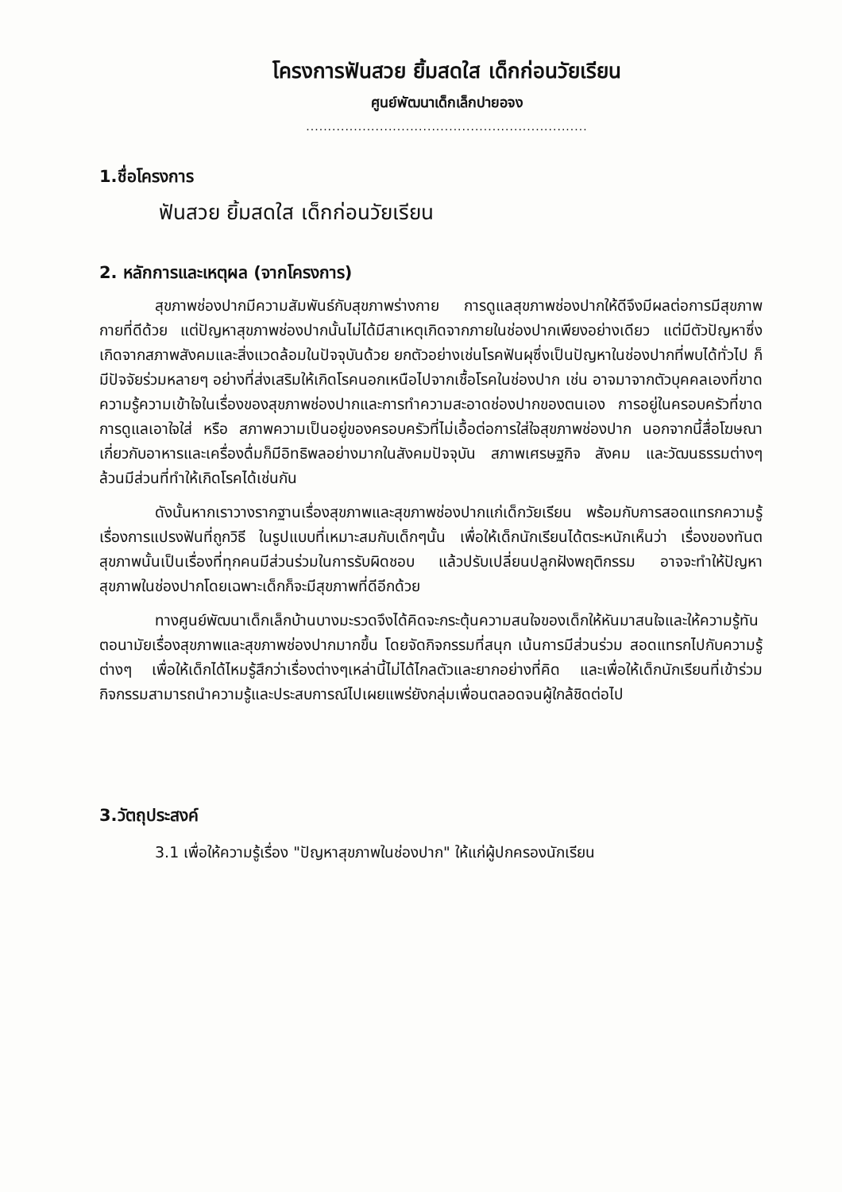โครงการฟันสวย ยิ้มสดใส เด็กก่อนวัยเรียน
ศูนย์พัฒนาเด็กเล็กปายอจง
.................................................................
1.ชื่อโครงการ
ฟันสวย ยิ้มสดใส เด็กก่อนวัยเรียน
2. หลักการและเหตุผล (จากโครงการ)
สุขภาพช่องปากมีความสัมพันธ์กับสุขภาพร่างกาย การดูแลสุขภาพช่องปากให้ดีจึงมีผลต่อการมีสุขภาพกายที่ดีด้วย แต่ปัญหาสุขภาพช่องปากนั้นไม่ได้มีสาเหตุเกิดจากภายในช่องปากเพียงอย่างเดียว แต่มีตัวปัญหาซึ่งเกิดจากสภาพสังคมและสิ่งแวดล้อมในปัจจุบันด้วย ยกตัวอย่างเช่นโรคฟันผุซึ่งเป็นปัญหาในช่องปากที่พบได้ทั่วไป ก็มีปัจจัยร่วมหลายๆ อย่างที่ส่งเสริมให้เกิดโรคนอกเหนือไปจากเชื้อโรคในช่องปาก เช่น อาจมาจากตัวบุคคลเองที่ขาดความรู้ความเข้าใจในเรื่องของสุขภาพช่องปากและการทำความสะอาดช่องปากของตนเอง การอยู่ในครอบครัวที่ขาดการดูแลเอาใจใส่ หรือ สภาพความเป็นอยู่ของครอบครัวที่ไม่เอื้อต่อการใส่ใจสุขภาพช่องปาก นอกจากนี้สื่อโฆษณาเกี่ยวกับอาหารและเครื่องดื่มก็มีอิทธิพลอย่างมากในสังคมปัจจุบัน สภาพเศรษฐกิจ สังคม และวัฒนธรรมต่างๆ ล้วนมีส่วนที่ทำให้เกิดโรคได้เช่นกัน
ดังนั้นหากเราวางรากฐานเรื่องสุขภาพและสุขภาพช่องปากแก่เด็กวัยเรียน พร้อมกับการสอดแทรกความรู้เรื่องการแปรงฟันที่ถูกวิธี ในรูปแบบที่เหมาะสมกับเด็กๆนั้น เพื่อให้เด็กนักเรียนได้ตระหนักเห็นว่า เรื่องของทันตสุขภาพนั้นเป็นเรื่องที่ทุกคนมีส่วนร่วมในการรับผิดชอบ แล้วปรับเปลี่ยนปลูกฝังพฤติกรรม อาจจะทำให้ปัญหาสุขภาพในช่องปากโดยเฉพาะเด็กก็จะมีสุขภาพที่ดีอีกด้วย
ทางศูนย์พัฒนาเด็กเล็กบ้านบางมะรวดจึงได้คิดจะกระตุ้นความสนใจของเด็กให้หันมาสนใจและให้ความรู้ทันตอนามัยเรื่องสุขภาพและสุขภาพช่องปากมากขึ้น โดยจัดกิจกรรมที่สนุก เน้นการมีส่วนร่วม สอดแทรกไปกับความรู้ต่างๆ เพื่อให้เด็กได้ไหมรู้สึกว่าเรื่องต่างๆเหล่านี้ไม่ได้ไกลตัวและยากอย่างที่คิด และเพื่อให้เด็กนักเรียนที่เข้าร่วมกิจกรรมสามารถนำความรู้และประสบการณ์ไปเผยแพร่ยังกลุ่มเพื่อนตลอดจนผู้ใกล้ชิดต่อไป
3.วัตถุประสงค์
3.1 เพื่อให้ความรู้เรื่อง "ปัญหาสุขภาพในช่องปาก" ให้แก่ผู้ปกครองนักเรียน